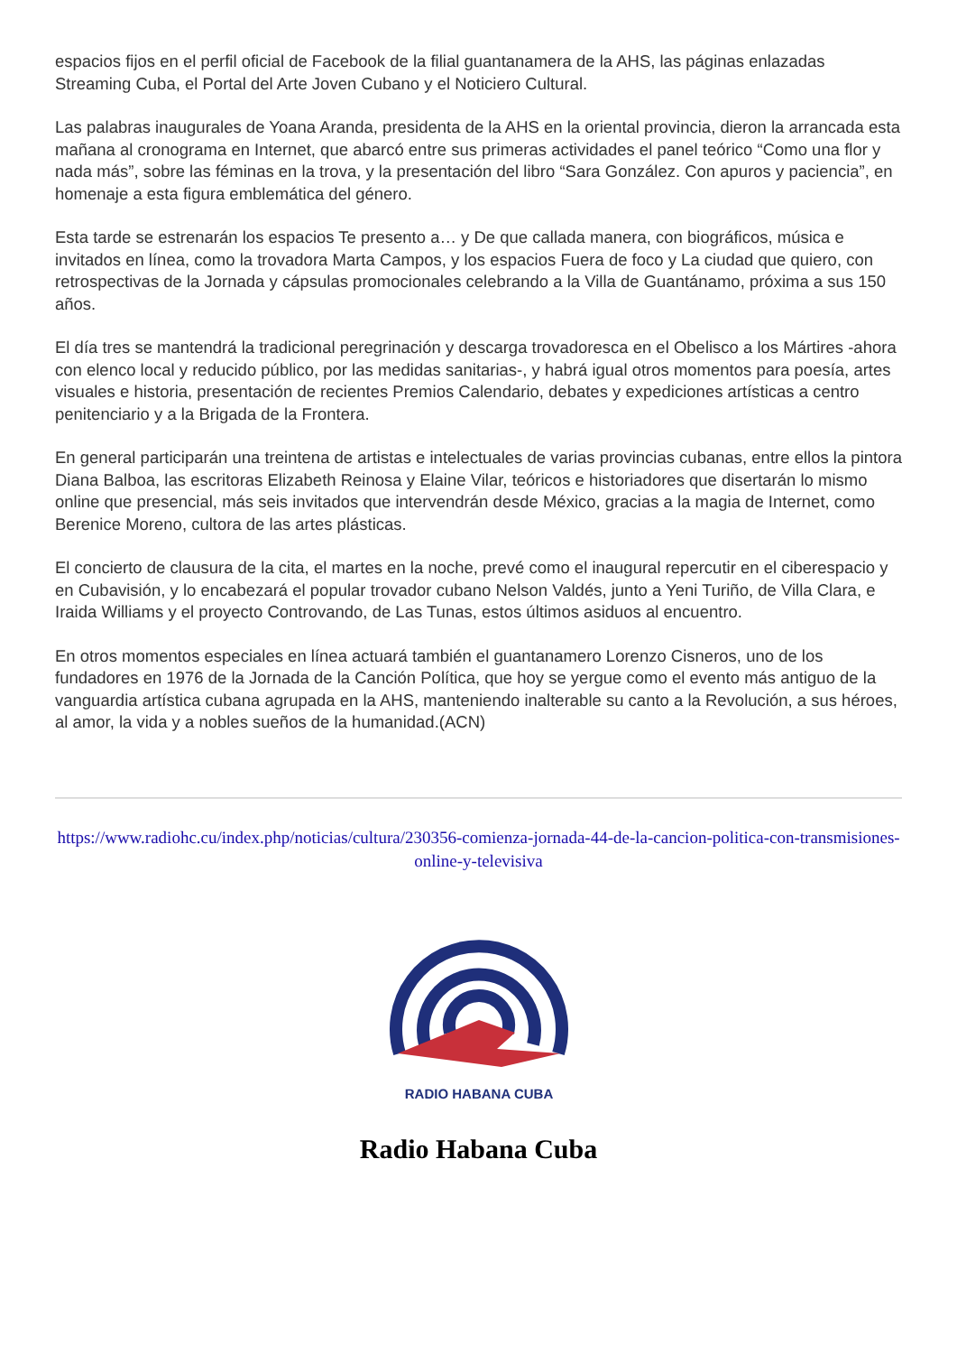espacios fijos en el perfil oficial de Facebook de la filial guantanamera de la AHS, las páginas enlazadas Streaming Cuba, el Portal del Arte Joven Cubano y el Noticiero Cultural.
Las palabras inaugurales de Yoana Aranda, presidenta de la AHS en la oriental provincia, dieron la arrancada esta mañana al cronograma en Internet, que abarcó entre sus primeras actividades el panel teórico “Como una flor y nada más”, sobre las féminas en la trova, y la presentación del libro “Sara González. Con apuros y paciencia”, en homenaje a esta figura emblemática del género.
Esta tarde se estrenarán los espacios Te presento a… y De que callada manera, con biográficos, música e invitados en línea, como la trovadora Marta Campos, y los espacios Fuera de foco y La ciudad que quiero, con retrospectivas de la Jornada y cápsulas promocionales celebrando a la Villa de Guantánamo, próxima a sus 150 años.
El día tres se mantendrá la tradicional peregrinación y descarga trovadoresca en el Obelisco a los Mártires -ahora con elenco local y reducido público, por las medidas sanitarias-, y habrá igual otros momentos para poesía, artes visuales e historia, presentación de recientes Premios Calendario, debates y expediciones artísticas a centro penitenciario y a la Brigada de la Frontera.
En general participarán una treintena de artistas e intelectuales de varias provincias cubanas, entre ellos la pintora Diana Balboa, las escritoras Elizabeth Reinosa y Elaine Vilar, teóricos e historiadores que disertarán lo mismo online que presencial, más seis invitados que intervendrán desde México, gracias a la magia de Internet, como Berenice Moreno, cultora de las artes plásticas.
El concierto de clausura de la cita, el martes en la noche, prevé como el inaugural repercutir en el ciberespacio y en Cubavisión, y lo encabezará el popular trovador cubano Nelson Valdés, junto a Yeni Turiño, de Villa Clara, e Iraida Williams y el proyecto Controvando, de Las Tunas, estos últimos asiduos al encuentro.
En otros momentos especiales en línea actuará también el guantanamero Lorenzo Cisneros, uno de los fundadores en 1976 de la Jornada de la Canción Política, que hoy se yergue como el evento más antiguo de la vanguardia artística cubana agrupada en la AHS, manteniendo inalterable su canto a la Revolución, a sus héroes, al amor, la vida y a nobles sueños de la humanidad.(ACN)
https://www.radiohc.cu/index.php/noticias/cultura/230356-comienza-jornada-44-de-la-cancion-politica-con-transmisiones-online-y-televisiva
RADIO HABANA CUBA
Radio Habana Cuba